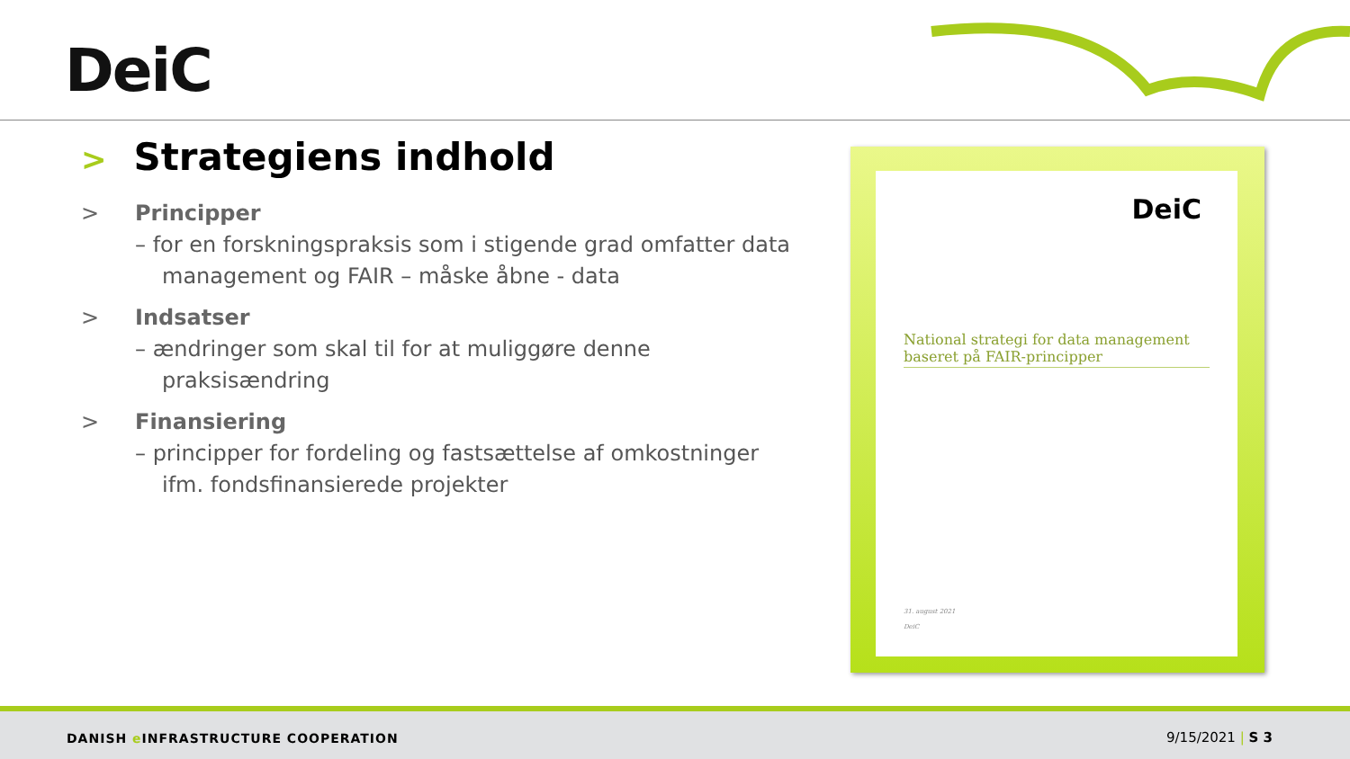DeiC
> Strategiens indhold
> Principper
– for en forskningspraksis som i stigende grad omfatter data management og FAIR – måske åbne - data
> Indsatser
– ændringer som skal til for at muliggøre denne praksisændring
> Finansiering
– principper for fordeling og fastsættelse af omkostninger ifm. fondsfinansierede projekter
DeiC
National strategi for data management baseret på FAIR-principper
31. august 2021
DeiC
DANISH e INFRASTRUCTURE COOPERATION
9/15/2021 | S 3